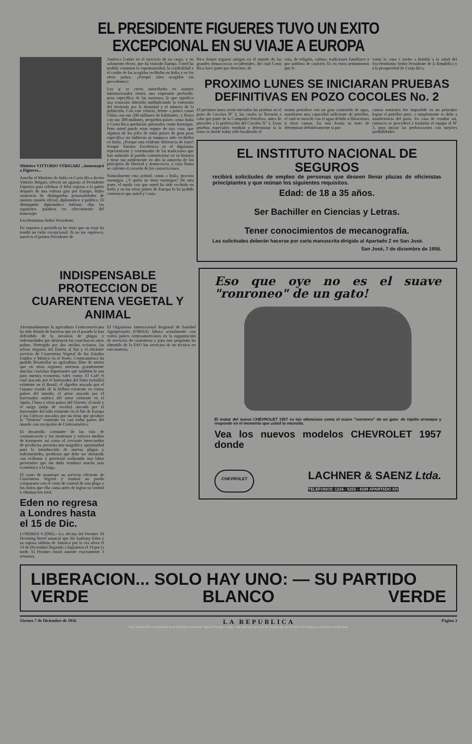EL PRESIDENTE FIGUERES TUVO UN EXITO EXCEPCIONAL EN SU VIAJE A EUROPA
Ministro VITTORIO STRIGARI ...homenajeó a Figueres...
Anoche el Ministro de Italia en Costa Rica doctor Vittorio Strigari, ofreció un agasajo al Presidente Figueres para celebrar el feliz regreso a la patria después de una exitosa gira por Europa. Hubo asistencia de distinguidas personalidades de nuestro mundo oficial, diplomático y político. El distinguido diplomático italiano, dijo las siguientes palabras en ofrecimiento del homenaje:
Excelentísimo Señor Presidente,
De reportes y periódicos he visto que su viaje ha tenido un éxito excepcional. Si no me equivoco, usted es el primer Presidente de
América Latina en el ejercicio de su cargo, y no solamente electo, que ha visitado Europa. Usted ha podido constatar la espontaneidad, la cordialidad y el cariño de las acogidas recibidas en Italia y en los otros países. ¿Porqué tales acogidas sin precedentes?.
Los q' se creen autoridades en asuntos internacionales tienen una expresión preferida: peso específico de las naciones, lo que significa una ecuación obtenida multiplicando la extensión del territorio por la densidad y el número de la población. Con este criterio, frente a países como China con sus 500 millones de habitantes, y Rusia con sus 300 millones, pequeños países como Italia y Costa Rica quedarían aplastados como hormigas. Pero usted puede estar seguro de una cosa, que algunos de los jefes de estos países de gran peso específico no hubieran ni tampoco sido recibidos en Italia. ¿Porqué esta evidente diferencia de trato? Porqué Vuestra Excelencia es el dignísimo representante y continuador de las tradiciones que han animado al pueblo costarricense en su historia y tiene tan noblemente en alto la antorcha de los principios de libertad y democracia, a cuya llama se calienta el corazón de los costarricenses.
Naturalmente esta actitud, como a Italia, procura enemigos. ¿Y quién no tiene enemigos? De otra parte, el modo con que usted ha sido recibido en Italia y en los otros países de Europa lo ha podido convencer que usted y Costa
Rica tienen seguros amigos en el mundo de las grandes democracias occidentales, del cual Costa Rica hace parte por derechos, de
raza, de religión, cultura, tradiciones familiares y por nobleza de carácter. Es en estos sentimientos que le
vanto la copa e invito a brindar a la salud del Excelentísimo Señor Presidente de la República y a la prosperidad de Costa Rica.
PROXIMO LUNES SE INICIARAN PRUEBAS DEFINITIVAS EN POZO COCOLES No. 2
El próximo lunes serán iniciadas las pruebas en el pozo de Cocoles Nº 2, las cuales se llevarán a cabo por parte de la Compañía Petrolera, antes de proceder a la perforación del Cocoles Nº 3. Estas pruebas especiales vendrán a determinar si la zona en donde había sido localizado el
manto petrolero con un gran contenido de agua, mantienen una capacidad suficiente de petróleo, el cual se mezcló con el agua debido a filtraciones u otras causas. En esta forma se trata de determinar definitivamente si por
causas naturales fue imposible en un principio lograr el petróleo puro, o simplemente se debe a insuficiencia del pozo. En caso de resultar así, entonces se procederá a trasladar el equipo al Nº 3, para iniciar las perforaciones con mejores posibilidades.
EL INSTITUTO NACIONAL DE SEGUROS
recibirá solicitudes de empleo de personas que deseen llenar plazas de oficinistas principiantes y que reúnan los siguientes requisitos.
Edad: de 18 a 35 años.
Ser Bachiller en Ciencias y Letras.
Tener conocimientos de mecanografía.
Las solicitudes deberán hacerse por carta manuscrita dirigida al Apartado Z en San José.
San José, 7 de diciembre de 1956.
INDISPENSABLE PROTECCION DE CUARENTENA VEGETAL Y ANIMAL
Afortunadamente la agricultura Centroamericana ha sido dotada de barreras que en el pasado la han defendido de la invasión de plagas y enfermedades que destruyen las cosechas en otros países. Protegida por dos anchos océanos, las selvas vírgenes del Darién al Sur y el eficiente servicio de Cuarentena Vegetal de los Estados Unidos y México en el Norte, Centroamérica ha podido desarrollar su agricultura libre de azotes que en otras regiones merman grandemente muchas cosechas importantes que también lo son para nuestra economía, tales como: El Café el cual atacado por el barrenador del fruto (semilla) existente en el Brasil; el algodón atacado por el Gusano rosado de la bellota existente en varios países del mundo; el arroz atacado por el barrenador asiático del arroz existente en el Japón, China y otros países del Oriente; el maíz y el sorgo (mijo de escoba) atacado por el barrenador del tallo existente en el Sur de Europa y los Cítricos atacados por un virus que produce la "Tristeza" existente en casi todas partes del mundo con excepción de Centroamérica.
El desarrollo constante de las vías de comunicación y los modernos y veloces medios de transporte así como el creciente intercambio de productos presenta una magnífica oportunidad para la introducción de nuevas plagas y enfermedades, problema que debe ser afrontado con realismo y previsión realizando una labor preventiva que sin duda resultará mucho más económica a la larga.
El costo de mantener un servicio eficiente de Cuarentena Vegetal y Animal no puede compararse con el costo de control de una plaga o los daños que ella causa antes de lograr su control y eliminación total.
Eden no regresa a Londres hasta el 15 de Dic.
LONDRES 6 (INS).—La oficina del Premier 10 Downing Street anunció que Sir Anthony Eden y su esposa saldrán de Jamaica por la vía aérea el 13 de Diciembre llegando a Inglaterra el 14 por la tarde. El Premier estará ausente exactamente 3 semanas.
El Organismo Internacional Regional de Sanidad Agropecuaria (OIRSA) labora actualmente con varios países centroamericanos en la organización de servicios de cuarentena y para este propósito ha obtenido de la FAO los servicios de un técnico en esta materia.
Eso que oye no es el suave "ronroneo" de un gato!
El motor del nuevo CHEVROLET 1957 es tan silencioso como el suave "ronroneo" de un gato: de rápido arranque y responde en el momento que usted lo necesita.
Vea los nuevos modelos CHEVROLET 1957 donde
CHEVROLET LACHNER & SAENZ Ltda.
TELEFONOS: 1234 - 5252 - 4199 APARTADO XIV
LIBERACION... SOLO HAY UNO: — SU PARTIDO
VERDE BLANCO VERDE
Viernes 7 de Diciembre de 1956 LA REPUBLICA Página 3
Este documento es propiedad de la Biblioteca Nacional "Miguel Obregón Lizano" del Sistema Nacional de Bibliotecas del Ministerio de Cultura y Juventud, Costa Rica.